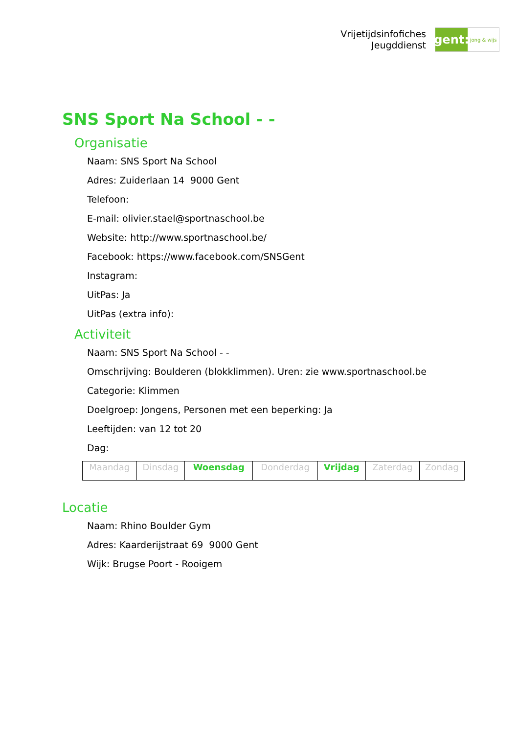Vrijetijdsinfofiches
Jeugddienst
gent:
jong & wijs
SNS Sport Na School - -
Organisatie
Naam: SNS Sport Na School
Adres: Zuiderlaan 14 9000 Gent
Telefoon:
E-mail: olivier.stael@sportnaschool.be
Website: http://www.sportnaschool.be/
Facebook: https://www.facebook.com/SNSGent
Instagram:
UitPas: Ja
UitPas (extra info):
Activiteit
Naam: SNS Sport Na School - -
Omschrijving: Boulderen (blokklimmen). Uren: zie www.sportnaschool.be
Categorie: Klimmen
Doelgroep: Jongens, Personen met een beperking: Ja
Leeftijden: van 12 tot 20
Dag:
| Maandag | Dinsdag | Woensdag | Donderdag | Vrijdag | Zaterdag | Zondag |
Locatie
Naam: Rhino Boulder Gym
Adres: Kaarderijstraat 69 9000 Gent
Wijk: Brugse Poort - Rooigem